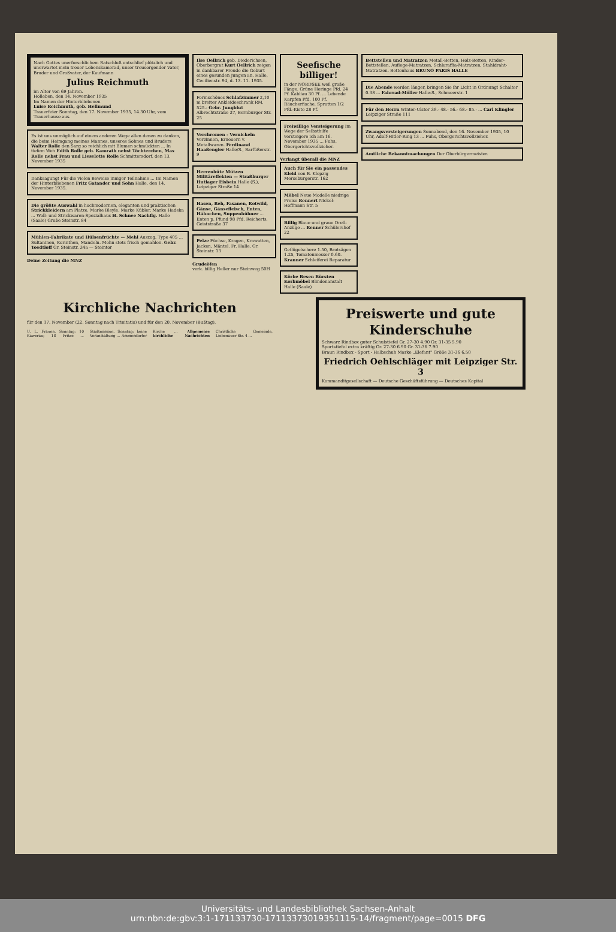Nach Gottes unerforschlichem Ratschluß entschlief plötzlich und unerwartet mein treuer Lebenskamerad, unser treusorgender Vater, Bruder und Großvater, der Kaufmann
Julius Reichmuth
im Alter von 69 Jahren.
Holleben, den 14. November 1935
Im Namen der Hinterbliebenen
Luise Reichmuth, geb. Hellmund
Trauerfeier Sonntag, den 17. November 1935, 14.30 Uhr, vom Trauerhause aus.
Es ist uns unmöglich auf einem anderen Wege allen denen zu danken, die beim Heimgang meines Mannes, unseres Sohnes und Bruders Walter Rolle den Sarg so reichlich mit Blumen schmückten ... In tiefem Weh Edith Rolle geb. Kamrath nebst Töchterchen, Max Rolle nebst Frau und Lieselotte Rolle Schmittersdorf, den 13. November 1935
Danksagung! Für die vielen Beweise inniger Teilnahme ... Im Namen der Hinterbliebenen Fritz Gatander und Sohn Halle, den 14. November 1935.
Die größte Auswahl in hochmodernen, eleganten und praktischen Strickkleidern am Platze. Marke Bleyle, Marke Kübler, Marke Hadeka ... Woll- und Strickwaren-Spezialhaus H. Schnee Nachflg. Halle (Saale) Große Steinstr. 84
Mühlen-Fabrikate und Hülsenfrüchte — Mehl Auszug, Type 405 ... Sultaninen, Korinthen, Mandeln. Mohn stets frisch gemahlen. Gebr. Toedtloff Gr. Steinstr. 34a — Steintor
Deine Zeitung die MNZ
Ilse Oellrich geb. Diederichsen, Oberbergrat Kurt Oellrich zeigen in dankbarer Freude die Geburt eines gesunden Jungen an. Halle, Cecilienstr. 94, d. 13. 11. 1935.
Formschönes Schlafzimmer 2,10 m breiter Ankleideschrank RM. 525.- Gebr. Jungblut Albrechtstraße 37, Bernburger Str. 25
Verchromen - Vernickeln Verzinnen, Erneuern v. Metallwaren. Ferdinand Haaßengier Halle/S., Barfüßerstr. 9
Herrenhüte Mützen Militäreffekten — Straßburger Hutlager Eisbein Halle (S.), Leipziger Straße 14
Hasen, Reh, Fasanen, Rotwild, Gänse, Gänsefleisch, Enten, Hähnchen, Suppenhühner ... Enten p. Pfund 98 Pfd. Reicherts, Geiststraße 37
Pelze Füchse, Kragen, Krawatten, Jacken, Mäntel. Fr. Halle, Gr. Steinstr. 13
Grudeöfen
verk. billig Heller nur Steinweg 50H
Seefische billiger!
in der NORDSEE weil große Fänge. Grüne Heringe Pfd. 24 Pf. Kabliau 30 Pf. ... Lebende Karpfen Pfd. 100 Pf. Räucherfische. Sprotten 1/2 Pfd.-Kiste 28 Pf.
Freiwillige Versteigerung Im Wege der Selbsthilfe versteigere ich am 16. November 1935 ... Fuhs, Obergerichtsvollzieher.
Verlangt überall die MNZ
Auch für Sie ein passendes Kleid von B. Klepzig Merseburgerstr. 162
Möbel Neue Modelle niedrige Preise Rennert Nickel-Hoffmann Str. 5
Billig Blaue und graue Drell-Anzüge ... Renner Schülershof 22
Geflügelschere 1.50, Brotsägen 1.25, Tomatenmesser 0.60. Kranner Schleiferei Reparatur
Körbe Besen Bürsten Korbmöbel Blindenanstalt Halle (Saale)
Bettstellen und Matratzen Metall-Betten, Holz-Betten, Kinder-Bettstellen, Auflege-Matratzen, Schlaraffia-Matratzen, Stahldraht-Matratzen. Bettenhaus BRUNO PARIS HALLE
Die Abende werden länger, bringen Sie ihr Licht in Ordnung! Schalter 0.38 ... Fahrrad-Möller Halle-S., Schmeerstr. 1
Für den Herrn Winter-Ulster 39.- 48.- 56.- 68.- 85.- ... Carl Klingler Leipziger Straße 111
Zwangsversteigerungen Sonnabend, den 16. November 1935, 10 Uhr, Adolf-Hitler-Ring 13 ... Fuhs, Obergerichtsvollzieher.
Amtliche Bekanntmachungen Der Oberbürgermeister.
Kirchliche Nachrichten
für den 17. November (22. Sonntag nach Trinitatis) und für den 20. November (Bußtag).
U. L. Frauen. Sonntag: 10 Kawerau; 18 Fritze ... Stadtmission. Sonntag: keine Veranstaltung ... Ammendorfer Kirche ... Allgemeine kirchliche Nachrichten Christliche Gemeinde, Liebenauer Str. 4 ...
Preiswerte und gute Kinderschuhe
Schwarz Rindbox guter Schulstiefel Gr. 27-30 4.90 Gr. 31-35 5.90
Sportstiefel extra kräftig Gr. 27-30 6.90 Gr. 31-36 7.90
Braun Rindbox - Sport - Halbschuh Marke „Elefant" Größe 31-36 6.50
Friedrich Oehlschläger mit Leipziger Str. 3
Kommanditgesellschaft — Deutsche Geschäftsführung — Deutsches Kapital
Universitäts- und Landesbibliothek Sachsen-Anhalt
urn:nbn:de:gbv:3:1-171133730-17113373019351115-14/fragment/page=0015 DFG